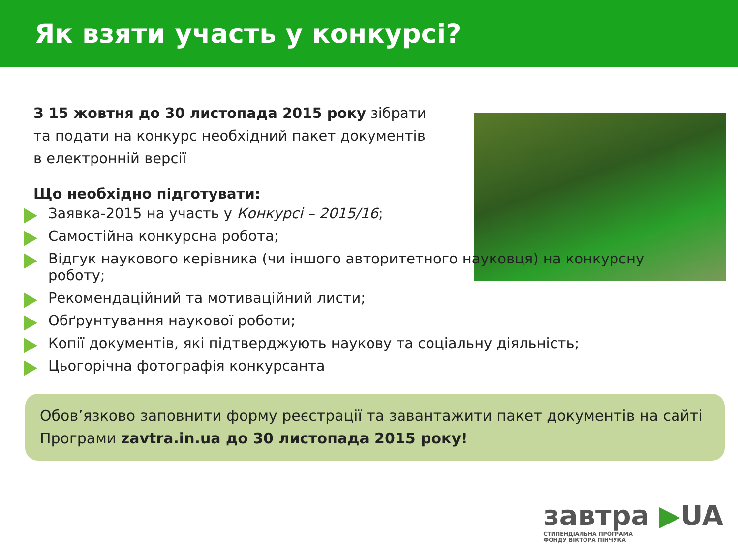Як взяти участь у конкурсі?
З 15 жовтня до 30 листопада 2015 року зібрати та подати на конкурс необхідний пакет документів в електронній версії
Що необхідно підготувати:
Заявка-2015 на участь у Конкурсі – 2015/16;
Самостійна конкурсна робота;
Відгук наукового керівника (чи іншого авторитетного науковця) на конкурсну роботу;
Рекомендаційний та мотиваційний листи;
Обґрунтування наукової роботи;
Копії документів, які підтверджують наукову та соціальну діяльність;
Цьогорічна фотографія конкурсанта
Обов’язково заповнити форму реєстрації та завантажити пакет документів на сайті Програми zavtra.in.ua до 30 листопада 2015 року!
завтра ▶UA
СТИПЕНДІАЛЬНА ПРОГРАМА
ФОНДУ ВІКТОРА ПІНЧУКА